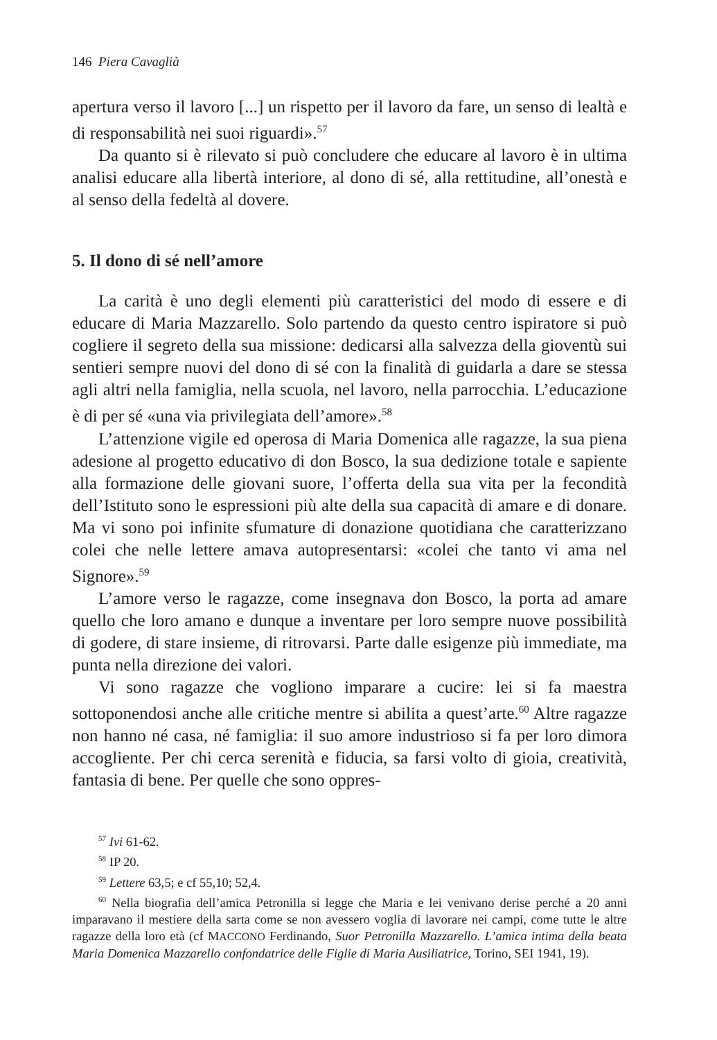146 Piera Cavaglià
apertura verso il lavoro [...] un rispetto per il lavoro da fare, un senso di lealtà e di responsabilità nei suoi riguardi».<sup>57</sup>
Da quanto si è rilevato si può concludere che educare al lavoro è in ultima analisi educare alla libertà interiore, al dono di sé, alla rettitudine, all’onestà e al senso della fedeltà al dovere.
5. Il dono di sé nell’amore
La carità è uno degli elementi più caratteristici del modo di essere e di educare di Maria Mazzarello. Solo partendo da questo centro ispiratore si può cogliere il segreto della sua missione: dedicarsi alla salvezza della gioventù sui sentieri sempre nuovi del dono di sé con la finalità di guidarla a dare se stessa agli altri nella famiglia, nella scuola, nel lavoro, nella parrocchia. L’educazione è di per sé «una via privilegiata dell’amore».<sup>58</sup>
L’attenzione vigile ed operosa di Maria Domenica alle ragazze, la sua piena adesione al progetto educativo di don Bosco, la sua dedizione totale e sapiente alla formazione delle giovani suore, l’offerta della sua vita per la fecondità dell’Istituto sono le espressioni più alte della sua capacità di amare e di donare. Ma vi sono poi infinite sfumature di donazione quotidiana che caratterizzano colei che nelle lettere amava autopresentarsi: «colei che tanto vi ama nel Signore».<sup>59</sup>
L’amore verso le ragazze, come insegnava don Bosco, la porta ad amare quello che loro amano e dunque a inventare per loro sempre nuove possibilità di godere, di stare insieme, di ritrovarsi. Parte dalle esigenze più immediate, ma punta nella direzione dei valori.
Vi sono ragazze che vogliono imparare a cucire: lei si fa maestra sottoponendosi anche alle critiche mentre si abilita a quest’arte.<sup>60</sup> Altre ragazze non hanno né casa, né famiglia: il suo amore industrioso si fa per loro dimora accogliente. Per chi cerca serenità e fiducia, sa farsi volto di gioia, creatività, fantasia di bene. Per quelle che sono oppres-
<sup>57</sup> Ivi 61-62.
<sup>58</sup> IP 20.
<sup>59</sup> Lettere 63,5; e cf 55,10; 52,4.
<sup>60</sup> Nella biografia dell’amica Petronilla si legge che Maria e lei venivano derise perché a 20 anni imparavano il mestiere della sarta come se non avessero voglia di lavorare nei campi, come tutte le altre ragazze della loro età (cf MACCONO Ferdinando, Suor Petronilla Mazzarello. L’amica intima della beata Maria Domenica Mazzarello confondatrice delle Figlie di Maria Ausiliatrice, Torino, SEI 1941, 19).